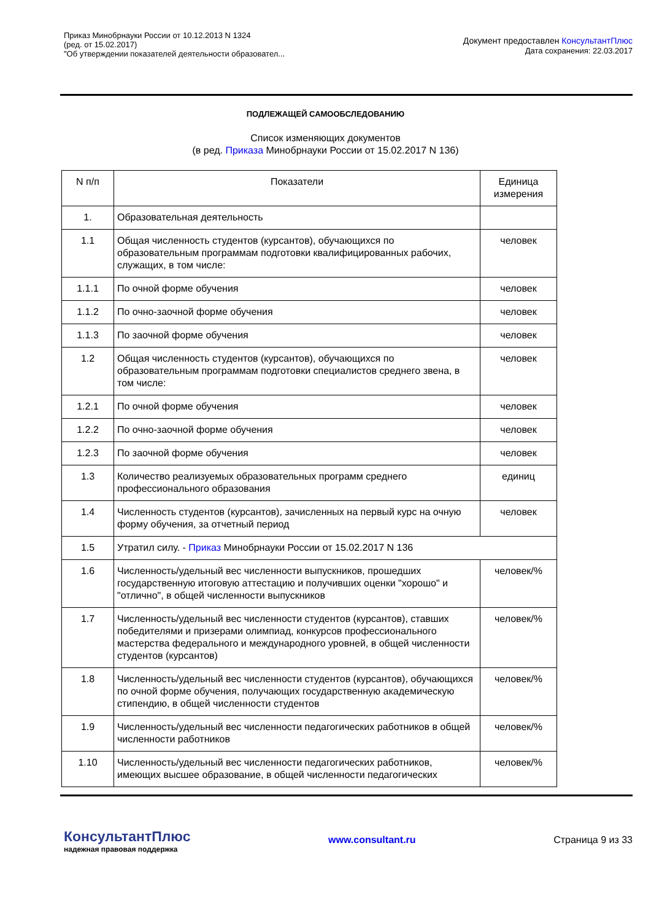Приказ Минобрнауки России от 10.12.2013 N 1324
(ред. от 15.02.2017)
"Об утверждении показателей деятельности образовател...
Документ предоставлен КонсультантПлюс
Дата сохранения: 22.03.2017
ПОДЛЕЖАЩЕЙ САМООБСЛЕДОВАНИЮ
Список изменяющих документов
(в ред. Приказа Минобрнауки России от 15.02.2017 N 136)
| N п/п | Показатели | Единица измерения |
| --- | --- | --- |
| 1. | Образовательная деятельность | |
| 1.1 | Общая численность студентов (курсантов), обучающихся по образовательным программам подготовки квалифицированных рабочих, служащих, в том числе: | человек |
| 1.1.1 | По очной форме обучения | человек |
| 1.1.2 | По очно-заочной форме обучения | человек |
| 1.1.3 | По заочной форме обучения | человек |
| 1.2 | Общая численность студентов (курсантов), обучающихся по образовательным программам подготовки специалистов среднего звена, в том числе: | человек |
| 1.2.1 | По очной форме обучения | человек |
| 1.2.2 | По очно-заочной форме обучения | человек |
| 1.2.3 | По заочной форме обучения | человек |
| 1.3 | Количество реализуемых образовательных программ среднего профессионального образования | единиц |
| 1.4 | Численность студентов (курсантов), зачисленных на первый курс на очную форму обучения, за отчетный период | человек |
| 1.5 | Утратил силу. - Приказ Минобрнауки России от 15.02.2017 N 136 | |
| 1.6 | Численность/удельный вес численности выпускников, прошедших государственную итоговую аттестацию и получивших оценки "хорошо" и "отлично", в общей численности выпускников | человек/% |
| 1.7 | Численность/удельный вес численности студентов (курсантов), ставших победителями и призерами олимпиад, конкурсов профессионального мастерства федерального и международного уровней, в общей численности студентов (курсантов) | человек/% |
| 1.8 | Численность/удельный вес численности студентов (курсантов), обучающихся по очной форме обучения, получающих государственную академическую стипендию, в общей численности студентов | человек/% |
| 1.9 | Численность/удельный вес численности педагогических работников в общей численности работников | человек/% |
| 1.10 | Численность/удельный вес численности педагогических работников, имеющих высшее образование, в общей численности педагогических | человек/% |
КонсультантПлюс
надежная правовая поддержка
www.consultant.ru Страница 9 из 33